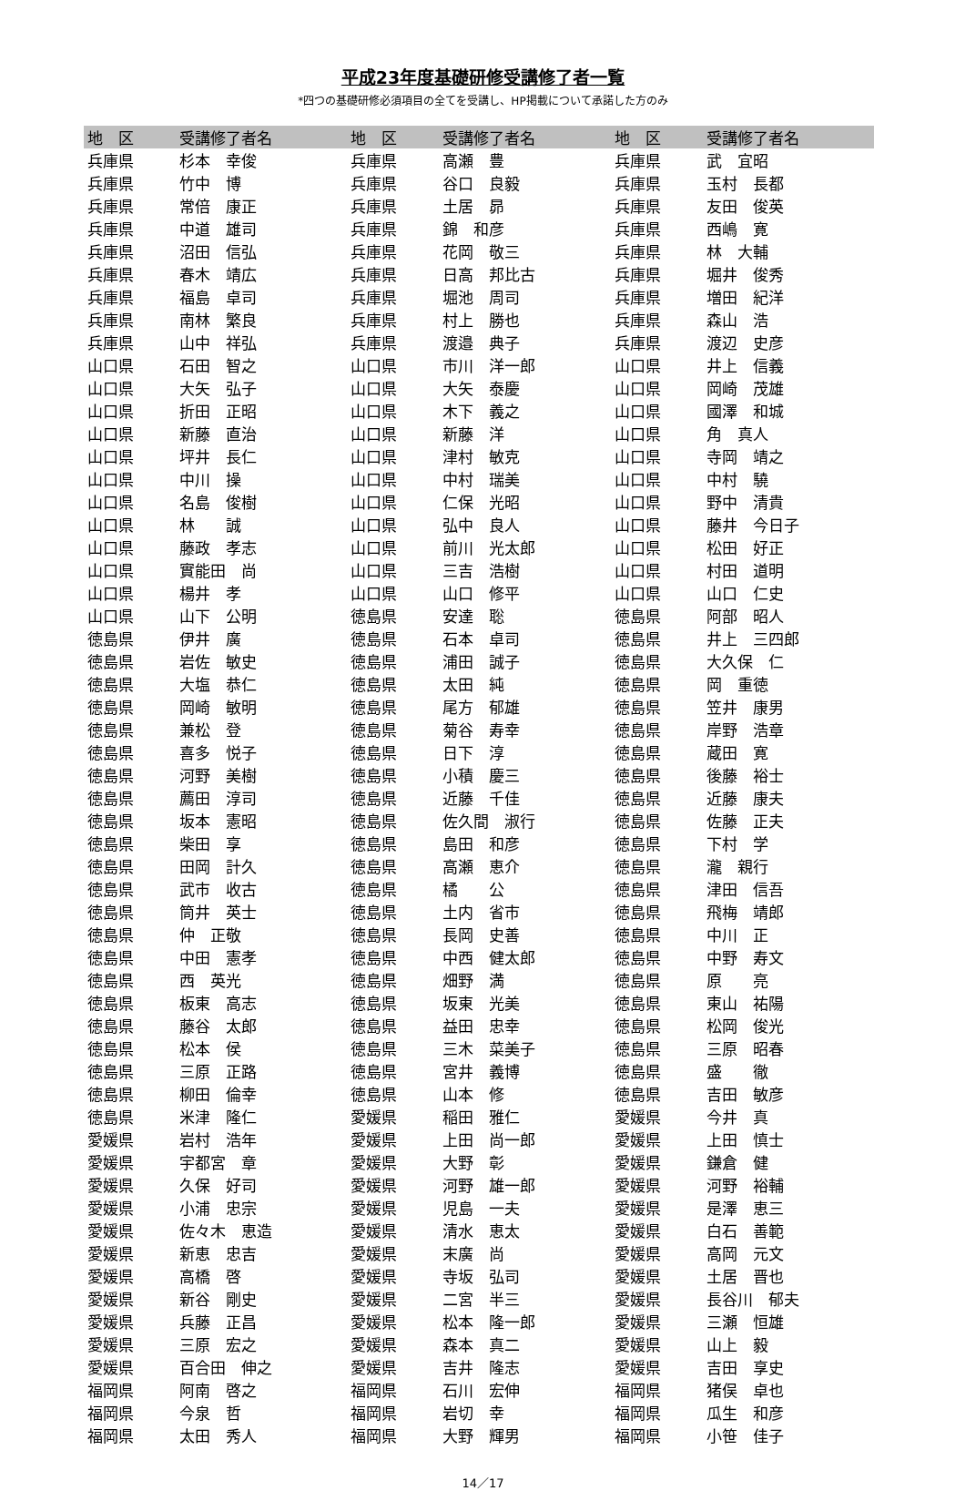平成23年度基礎研修受講修了者一覧
*四つの基礎研修必須項目の全てを受講し、HP掲載について承諾した方のみ
| 地 区 | 受講修了者名 | 地 区 | 受講修了者名 | 地 区 | 受講修了者名 |
| --- | --- | --- | --- | --- | --- |
| 兵庫県 | 杉本 幸俊 | 兵庫県 | 高瀬 豊 | 兵庫県 | 武 宜昭 |
| 兵庫県 | 竹中 博 | 兵庫県 | 谷口 良毅 | 兵庫県 | 玉村 長都 |
| 兵庫県 | 常倍 康正 | 兵庫県 | 土居 昴 | 兵庫県 | 友田 俊英 |
| 兵庫県 | 中道 雄司 | 兵庫県 | 錦 和彦 | 兵庫県 | 西嶋 寛 |
| 兵庫県 | 沼田 信弘 | 兵庫県 | 花岡 敬三 | 兵庫県 | 林 大輔 |
| 兵庫県 | 春木 靖広 | 兵庫県 | 日高 邦比古 | 兵庫県 | 堀井 俊秀 |
| 兵庫県 | 福島 卓司 | 兵庫県 | 堀池 周司 | 兵庫県 | 増田 紀洋 |
| 兵庫県 | 南林 繁良 | 兵庫県 | 村上 勝也 | 兵庫県 | 森山 浩 |
| 兵庫県 | 山中 祥弘 | 兵庫県 | 渡邉 典子 | 兵庫県 | 渡辺 史彦 |
| 山口県 | 石田 智之 | 山口県 | 市川 洋一郎 | 山口県 | 井上 信義 |
| 山口県 | 大矢 弘子 | 山口県 | 大矢 泰慶 | 山口県 | 岡崎 茂雄 |
| 山口県 | 折田 正昭 | 山口県 | 木下 義之 | 山口県 | 國澤 和城 |
| 山口県 | 新藤 直治 | 山口県 | 新藤 洋 | 山口県 | 角 真人 |
| 山口県 | 坪井 長仁 | 山口県 | 津村 敏克 | 山口県 | 寺岡 靖之 |
| 山口県 | 中川 操 | 山口県 | 中村 瑞美 | 山口県 | 中村 驍 |
| 山口県 | 名島 俊樹 | 山口県 | 仁保 光昭 | 山口県 | 野中 清貴 |
| 山口県 | 林 誠 | 山口県 | 弘中 良人 | 山口県 | 藤井 今日子 |
| 山口県 | 藤政 孝志 | 山口県 | 前川 光太郎 | 山口県 | 松田 好正 |
| 山口県 | 實能田 尚 | 山口県 | 三吉 浩樹 | 山口県 | 村田 道明 |
| 山口県 | 楊井 孝 | 山口県 | 山口 修平 | 山口県 | 山口 仁史 |
| 山口県 | 山下 公明 | 徳島県 | 安達 聡 | 徳島県 | 阿部 昭人 |
| 徳島県 | 伊井 廣 | 徳島県 | 石本 卓司 | 徳島県 | 井上 三四郎 |
| 徳島県 | 岩佐 敏史 | 徳島県 | 浦田 誠子 | 徳島県 | 大久保 仁 |
| 徳島県 | 大塩 恭仁 | 徳島県 | 太田 純 | 徳島県 | 岡 重徳 |
| 徳島県 | 岡崎 敏明 | 徳島県 | 尾方 郁雄 | 徳島県 | 笠井 康男 |
| 徳島県 | 兼松 登 | 徳島県 | 菊谷 寿幸 | 徳島県 | 岸野 浩章 |
| 徳島県 | 喜多 悦子 | 徳島県 | 日下 淳 | 徳島県 | 蔵田 寛 |
| 徳島県 | 河野 美樹 | 徳島県 | 小積 慶三 | 徳島県 | 後藤 裕士 |
| 徳島県 | 薦田 淳司 | 徳島県 | 近藤 千佳 | 徳島県 | 近藤 康夫 |
| 徳島県 | 坂本 憲昭 | 徳島県 | 佐久間 淑行 | 徳島県 | 佐藤 正夫 |
| 徳島県 | 柴田 享 | 徳島県 | 島田 和彦 | 徳島県 | 下村 学 |
| 徳島県 | 田岡 計久 | 徳島県 | 高瀬 恵介 | 徳島県 | 瀧 親行 |
| 徳島県 | 武市 收古 | 徳島県 | 橘 公 | 徳島県 | 津田 信吾 |
| 徳島県 | 筒井 英士 | 徳島県 | 土内 省市 | 徳島県 | 飛梅 靖郎 |
| 徳島県 | 仲 正敬 | 徳島県 | 長岡 史善 | 徳島県 | 中川 正 |
| 徳島県 | 中田 憲孝 | 徳島県 | 中西 健太郎 | 徳島県 | 中野 寿文 |
| 徳島県 | 西 英光 | 徳島県 | 畑野 満 | 徳島県 | 原 亮 |
| 徳島県 | 板東 高志 | 徳島県 | 坂東 光美 | 徳島県 | 東山 祐陽 |
| 徳島県 | 藤谷 太郎 | 徳島県 | 益田 忠幸 | 徳島県 | 松岡 俊光 |
| 徳島県 | 松本 侯 | 徳島県 | 三木 菜美子 | 徳島県 | 三原 昭春 |
| 徳島県 | 三原 正路 | 徳島県 | 宮井 義博 | 徳島県 | 盛 徹 |
| 徳島県 | 柳田 倫幸 | 徳島県 | 山本 修 | 徳島県 | 吉田 敏彦 |
| 徳島県 | 米津 隆仁 | 愛媛県 | 稲田 雅仁 | 愛媛県 | 今井 真 |
| 愛媛県 | 岩村 浩年 | 愛媛県 | 上田 尚一郎 | 愛媛県 | 上田 慎士 |
| 愛媛県 | 宇都宮 章 | 愛媛県 | 大野 彰 | 愛媛県 | 鎌倉 健 |
| 愛媛県 | 久保 好司 | 愛媛県 | 河野 雄一郎 | 愛媛県 | 河野 裕輔 |
| 愛媛県 | 小浦 忠宗 | 愛媛県 | 児島 一夫 | 愛媛県 | 是澤 恵三 |
| 愛媛県 | 佐々木 恵造 | 愛媛県 | 清水 恵太 | 愛媛県 | 白石 善範 |
| 愛媛県 | 新恵 忠吉 | 愛媛県 | 末廣 尚 | 愛媛県 | 高岡 元文 |
| 愛媛県 | 高橋 啓 | 愛媛県 | 寺坂 弘司 | 愛媛県 | 土居 晋也 |
| 愛媛県 | 新谷 剛史 | 愛媛県 | 二宮 半三 | 愛媛県 | 長谷川 郁夫 |
| 愛媛県 | 兵藤 正昌 | 愛媛県 | 松本 隆一郎 | 愛媛県 | 三瀬 恒雄 |
| 愛媛県 | 三原 宏之 | 愛媛県 | 森本 真二 | 愛媛県 | 山上 毅 |
| 愛媛県 | 百合田 伸之 | 愛媛県 | 吉井 隆志 | 愛媛県 | 吉田 享史 |
| 福岡県 | 阿南 啓之 | 福岡県 | 石川 宏伸 | 福岡県 | 猪俣 卓也 |
| 福岡県 | 今泉 哲 | 福岡県 | 岩切 幸 | 福岡県 | 瓜生 和彦 |
| 福岡県 | 太田 秀人 | 福岡県 | 大野 輝男 | 福岡県 | 小笹 佳子 |
14／17